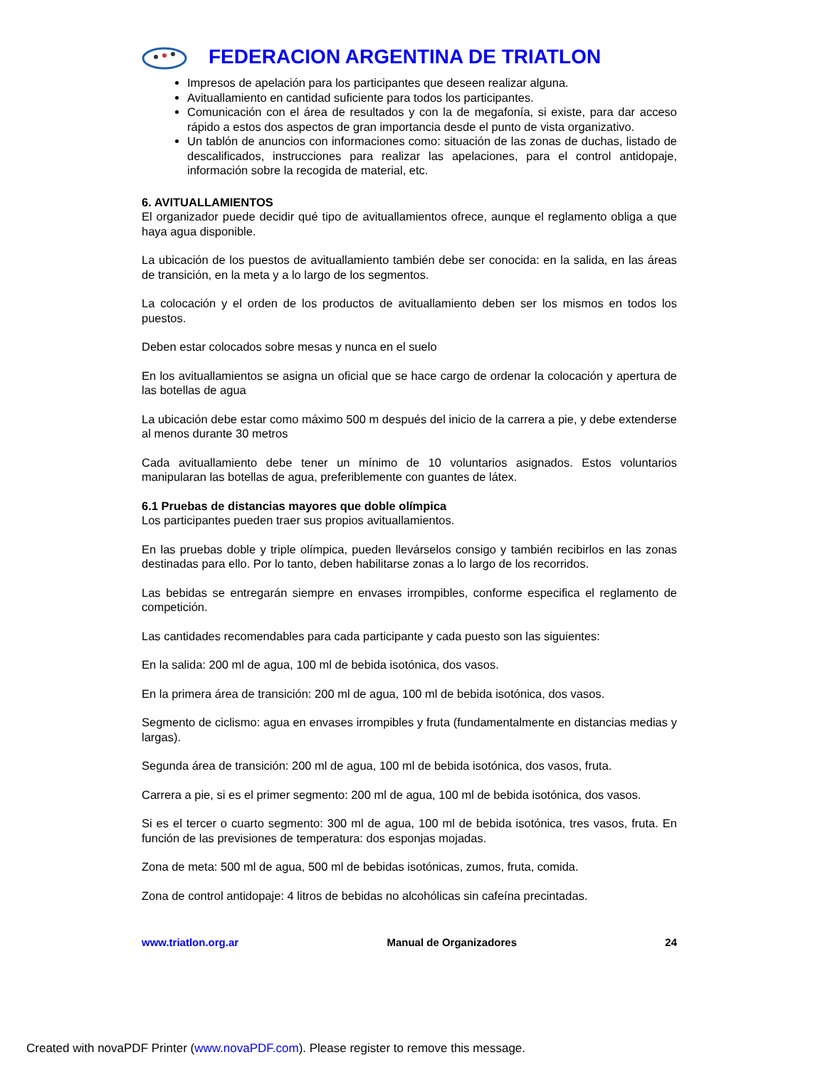FEDERACION ARGENTINA DE TRIATLON
Impresos de apelación para los participantes que deseen realizar alguna.
Avituallamiento en cantidad suficiente para todos los participantes.
Comunicación con el área de resultados y con la de megafonía, si existe, para dar acceso rápido a estos dos aspectos de gran importancia desde el punto de vista organizativo.
Un tablón de anuncios con informaciones como: situación de las zonas de duchas, listado de descalificados, instrucciones para realizar las apelaciones, para el control antidopaje, información sobre la recogida de material, etc.
6. AVITUALLAMIENTOS
El organizador puede decidir qué tipo de avituallamientos ofrece, aunque el reglamento obliga a que haya agua disponible.
La ubicación de los puestos de avituallamiento también debe ser conocida: en la salida, en las áreas de transición, en la meta y a lo largo de los segmentos.
La colocación y el orden de los productos de avituallamiento deben ser los mismos en todos los puestos.
Deben estar colocados sobre mesas y nunca en el suelo
En los avituallamientos se asigna un oficial que se hace cargo de ordenar la colocación y apertura de las botellas de agua
La ubicación debe estar como máximo 500 m después del inicio de la carrera a pie, y debe extenderse al menos durante 30 metros
Cada avituallamiento debe tener un mínimo de 10 voluntarios asignados. Estos voluntarios manipularan las botellas de agua, preferiblemente con guantes de látex.
6.1 Pruebas de distancias mayores que doble olímpica
Los participantes pueden traer sus propios avituallamientos.
En las pruebas doble y triple olímpica, pueden llevárselos consigo y también recibirlos en las zonas destinadas para ello. Por lo tanto, deben habilitarse zonas a lo largo de los recorridos.
Las bebidas se entregarán siempre en envases irrompibles, conforme especifica el reglamento de competición.
Las cantidades recomendables para cada participante y cada puesto son las siguientes:
En la salida: 200 ml de agua, 100 ml de bebida isotónica, dos vasos.
En la primera área de transición: 200 ml de agua, 100 ml de bebida isotónica, dos vasos.
Segmento de ciclismo: agua en envases irrompibles y fruta (fundamentalmente en distancias medias y largas).
Segunda área de transición: 200 ml de agua, 100 ml de bebida isotónica, dos vasos, fruta.
Carrera a pie, si es el primer segmento: 200 ml de agua, 100 ml de bebida isotónica, dos vasos.
Si es el tercer o cuarto segmento: 300 ml de agua, 100 ml de bebida isotónica, tres vasos, fruta. En función de las previsiones de temperatura: dos esponjas mojadas.
Zona de meta: 500 ml de agua, 500 ml de bebidas isotónicas, zumos, fruta, comida.
Zona de control antidopaje: 4 litros de bebidas no alcohólicas sin cafeína precintadas.
www.triatlon.org.ar Manual de Organizadores 24
Created with novaPDF Printer (www.novaPDF.com). Please register to remove this message.